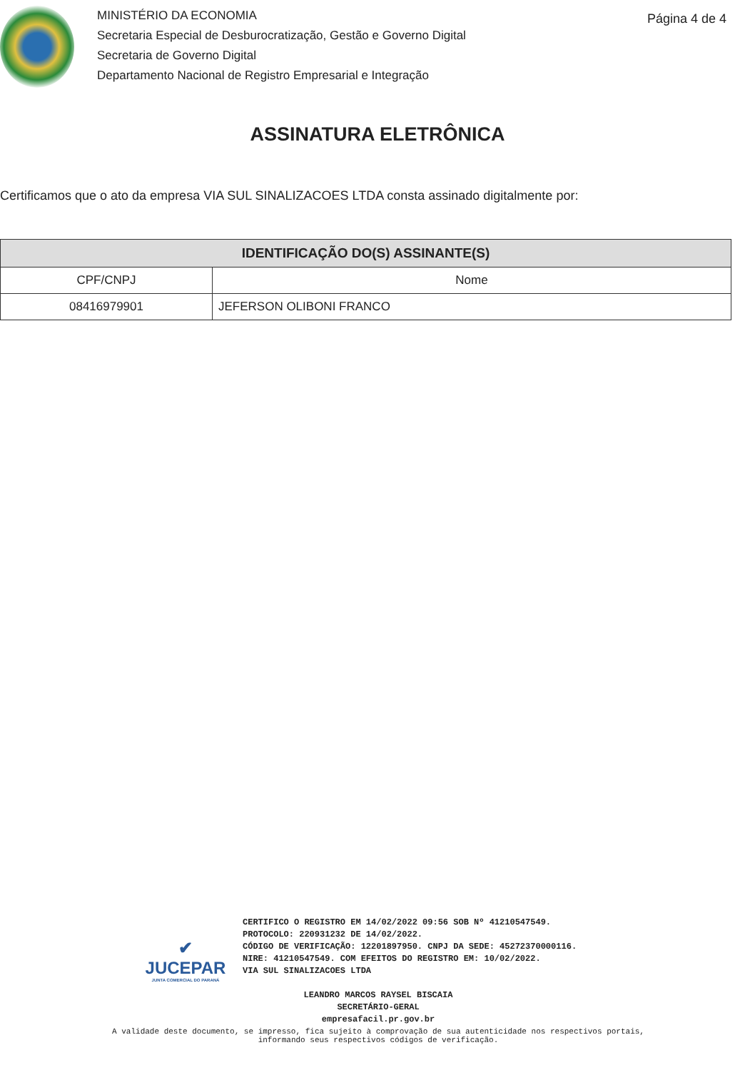MINISTÉRIO DA ECONOMIA
Secretaria Especial de Desburocratização, Gestão e Governo Digital
Secretaria de Governo Digital
Departamento Nacional de Registro Empresarial e Integração
Página 4 de 4
ASSINATURA ELETRÔNICA
Certificamos que o ato da empresa VIA SUL SINALIZACOES LTDA consta assinado digitalmente por:
| IDENTIFICAÇÃO DO(S) ASSINANTE(S) | |
| --- | --- |
| CPF/CNPJ | Nome |
| 08416979901 | JEFERSON OLIBONI FRANCO |
✔
JUCEPAR
JUNTA COMERCIAL DO PARANÁ
CERTIFICO O REGISTRO EM 14/02/2022 09:56 SOB Nº 41210547549.
PROTOCOLO: 220931232 DE 14/02/2022.
CÓDIGO DE VERIFICAÇÃO: 12201897950. CNPJ DA SEDE: 45272370000116.
NIRE: 41210547549. COM EFEITOS DO REGISTRO EM: 10/02/2022.
VIA SUL SINALIZACOES LTDA
LEANDRO MARCOS RAYSEL BISCAIA
SECRETÁRIO-GERAL
empresafacil.pr.gov.br
A validade deste documento, se impresso, fica sujeito à comprovação de sua autenticidade nos respectivos portais,
informando seus respectivos códigos de verificação.